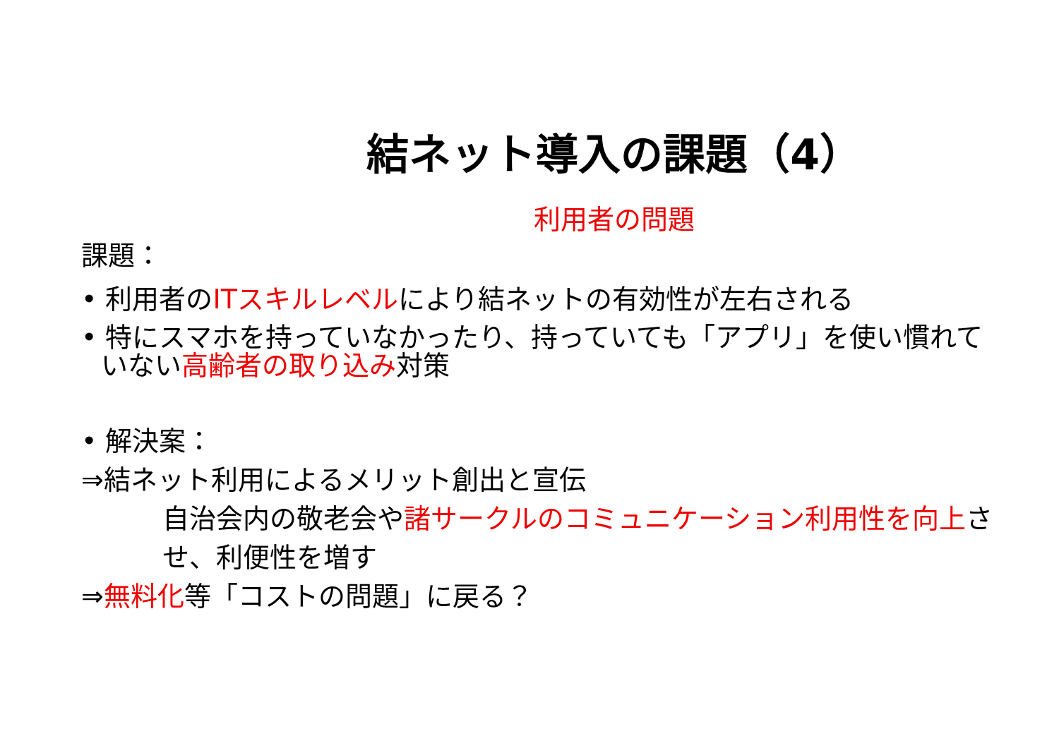結ネット導入の課題（4）
利用者の問題
課題：
• 利用者のITスキルレベルにより結ネットの有効性が左右される
• 特にスマホを持っていなかったり、持っていても「アプリ」を使い慣れていない高齢者の取り込み対策
• 解決案：
⇒結ネット利用によるメリット創出と宣伝
自治会内の敬老会や諸サークルのコミュニケーション利用性を向上させ、利便性を増す
⇒無料化等「コストの問題」に戻る？